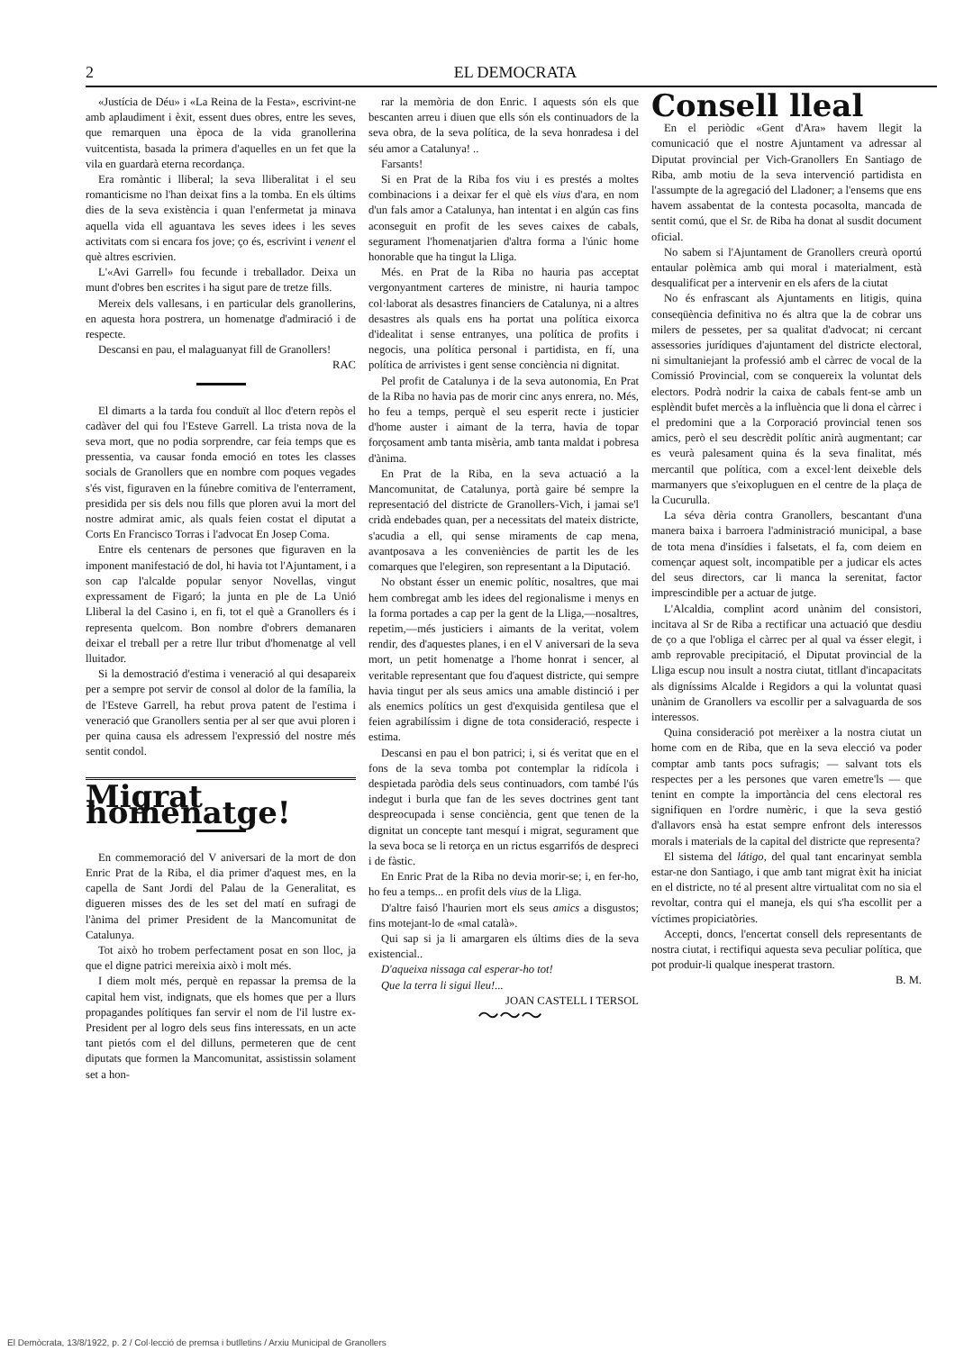2 EL DEMOCRATA
«Justícia de Déu» i «La Reina de la Festa», escrivint-ne amb aplaudiment i èxit, essent dues obres, entre les seves, que remarquen una època de la vida granollerina vuitcentista, basada la primera d'aquelles en un fet que la vila en guardarà eterna recordança.
Era romàntic i lliberal; la seva lliberalitat i el seu romanticisme no l'han deixat fins a la tomba. En els últims dies de la seva existència i quan l'enfermetat ja minava aquella vida ell aguantava les seves idees i les seves activitats com si encara fos jove; ço és, escrivint i venent el què altres escrivien.
L'«Avi Garrell» fou fecunde i treballador. Deixa un munt d'obres ben escrites i ha sigut pare de tretze fills.
Mereix dels vallesans, i en particular dels granollerins, en aquesta hora postrera, un homenatge d'admiració i de respecte.
Descansi en pau, el malaguanyat fill de Granollers!
RAC
El dimarts a la tarda fou conduït al lloc d'etern repòs el cadàver del qui fou l'Esteve Garrell. La trista nova de la seva mort, que no podia sorprendre, car feia temps que es pressentia, va causar fonda emoció en totes les classes socials de Granollers que en nombre com poques vegades s'és vist, figuraven en la fúnebre comitiva de l'enterrament, presidida per sis dels nou fills que ploren avui la mort del nostre admirat amic, als quals feien costat el diputat a Corts En Francisco Torras i l'advocat En Josep Coma.
Entre els centenars de persones que figuraven en la imponent manifestació de dol, hi havia tot l'Ajuntament, i a son cap l'alcalde popular senyor Novellas, vingut expressament de Figaró; la junta en ple de La Unió Lliberal la del Casino i, en fi, tot el què a Granollers és i representa quelcom. Bon nombre d'obrers demanaren deixar el treball per a retre llur tribut d'homenatge al vell lluitador.
Si la demostració d'estima i veneració al qui desapareix per a sempre pot servir de consol al dolor de la família, la de l'Esteve Garrell, ha rebut prova patent de l'estima i veneració que Granollers sentia per al ser que avui ploren i per quina causa els adressem l'expressió del nostre més sentit condol.
Migrat homenatge!
En commemoració del V aniversari de la mort de don Enric Prat de la Riba, el dia primer d'aquest mes, en la capella de Sant Jordi del Palau de la Generalitat, es digueren misses des de les set del matí en sufragi de l'ànima del primer President de la Mancomunitat de Catalunya.
Tot això ho trobem perfectament posat en son lloc, ja que el digne patrici mereixia això i molt més.
I diem molt més, perquè en repassar la premsa de la capital hem vist, indignats, que els homes que per a llurs propagandes polítiques fan servir el nom de l'il lustre ex-President per al logro dels seus fins interessats, en un acte tant pietós com el del dilluns, permeteren que de cent diputats que formen la Mancomunitat, assistissin solament set a hon-
rar la memòria de don Enric. I aquests són els que bescanten arreu i diuen que ells són els continuadors de la seva obra, de la seva política, de la seva honradesa i del séu amor a Catalunya! ..
Farsants!
Si en Prat de la Riba fos viu i es prestés a moltes combinacions i a deixar fer el què els vius d'ara, en nom d'un fals amor a Catalunya, han intentat i en algún cas fins aconseguit en profit de les seves caixes de cabals, segurament l'homenatjarien d'altra forma a l'únic home honorable que ha tingut la Lliga.
Més. en Prat de la Riba no hauria pas acceptat vergonyantment carteres de ministre, ni hauria tampoc col·laborat als desastres financiers de Catalunya, ni a altres desastres als quals ens ha portat una política eixorca d'idealitat i sense entranyes, una política de profits i negocis, una política personal i partidista, en fí, una política de arrivistes i gent sense conciència ni dignitat.
Pel profit de Catalunya i de la seva autonomia, En Prat de la Riba no havia pas de morir cinc anys enrera, no. Més, ho feu a temps, perquè el seu esperit recte i justicier d'home auster i aimant de la terra, havia de topar forçosament amb tanta misèria, amb tanta maldat i pobresa d'ànima.
En Prat de la Riba, en la seva actuació a la Mancomunitat, de Catalunya, portà gaire bé sempre la representació del districte de Granollers-Vich, i jamai se'l cridà endebades quan, per a necessitats del mateix districte, s'acudia a ell, qui sense miraments de cap mena, avantposava a les conveniències de partit les de les comarques que l'elegiren, son representant a la Diputació.
No obstant ésser un enemic polític, nosaltres, que mai hem combregat amb les idees del regionalisme i menys en la forma portades a cap per la gent de la Lliga,—nosaltres, repetim,—més justiciers i aimants de la veritat, volem rendir, des d'aquestes planes, i en el V aniversari de la seva mort, un petit homenatge a l'home honrat i sencer, al veritable representant que fou d'aquest districte, qui sempre havia tingut per als seus amics una amable distinció i per als enemics polítics un gest d'exquisida gentilesa que el feien agrabilíssim i digne de tota consideració, respecte i estima.
Descansi en pau el bon patrici; i, si és veritat que en el fons de la seva tomba pot contemplar la ridícola i despietada paròdia dels seus continuadors, com també l'ús indegut i burla que fan de les seves doctrines gent tant despreocupada i sense conciència, gent que tenen de la dignitat un concepte tant mesquí i migrat, segurament que la seva boca se li retorça en un rictus esgarrifós de despreci i de fàstic.
En Enric Prat de la Riba no devia morir-se; i, en fer-ho, ho feu a temps... en profit dels vius de la Lliga.
D'altre faisó l'haurien mort els seus amics a disgustos; fins motejant-lo de «mal català».
Qui sap si ja li amargaren els últims dies de la seva existencial..
D'aqueixa nissaga cal esperar-ho tot!
Que la terra li sigui lleu!...
JOAN CASTELL I TERSOL
～～～
Consell lleal
En el periòdic «Gent d'Ara» havem llegit la comunicació que el nostre Ajuntament va adressar al Diputat provincial per Vich-Granollers En Santiago de Riba, amb motiu de la seva intervenció partidista en l'assumpte de la agregació del Lladoner; a l'ensems que ens havem assabentat de la contesta pocasolta, mancada de sentit comú, que el Sr. de Riba ha donat al susdit document oficial.
No sabem si l'Ajuntament de Granollers creurà oportú entaular polèmica amb qui moral i materialment, està desqualificat per a intervenir en els afers de la ciutat
No és enfrascant als Ajuntaments en litigis, quina conseqüència definitiva no és altra que la de cobrar uns milers de pessetes, per sa qualitat d'advocat; ni cercant assessories jurídiques d'ajuntament del districte electoral, ni simultaniejant la professió amb el càrrec de vocal de la Comissió Provincial, com se conquereix la voluntat dels electors. Podrà nodrir la caixa de cabals fent-se amb un esplèndit bufet mercès a la influència que li dona el càrrec i el predomini que a la Corporació provincial tenen sos amics, però el seu descrèdit polític anirà augmentant; car es veurà palesament quina és la seva finalitat, més mercantil que política, com a excel·lent deixeble dels marmanyers que s'eixopluguen en el centre de la plaça de la Cucurulla.
La séva dèria contra Granollers, bescantant d'una manera baixa i barroera l'administració municipal, a base de tota mena d'insídies i falsetats, el fa, com deiem en començar aquest solt, incompatible per a judicar els actes del seus directors, car li manca la serenitat, factor imprescindible per a actuar de jutge.
L'Alcaldia, complint acord unànim del consistori, incitava al Sr de Riba a rectificar una actuació que desdiu de ço a que l'obliga el càrrec per al qual va ésser elegit, i amb reprovable precipitació, el Diputat provincial de la Lliga escup nou insult a nostra ciutat, titllant d'incapacitats als digníssims Alcalde i Regidors a qui la voluntat quasi unànim de Granollers va escollir per a salvaguarda de sos interessos.
Quina consideració pot merèixer a la nostra ciutat un home com en de Riba, que en la seva elecció va poder comptar amb tants pocs sufragis; — salvant tots els respectes per a les persones que varen emetre'ls — que tenint en compte la importància del cens electoral res signifiquen en l'ordre numèric, i que la seva gestió d'allavors ensà ha estat sempre enfront dels interessos morals i materials de la capital del districte que representa?
El sistema del látigo, del qual tant encarinyat sembla estar-ne don Santiago, i que amb tant migrat èxit ha iniciat en el districte, no té al present altre virtualitat com no sia el revoltar, contra qui el maneja, els qui s'ha escollit per a víctimes propiciatòries.
Accepti, doncs, l'encertat consell dels representants de nostra ciutat, i rectifiqui aquesta seva peculiar política, que pot produir-li qualque inesperat trastorn.
B. M.
El Demòcrata, 13/8/1922, p. 2 / Col·lecció de premsa i butlletins / Arxiu Municipal de Granollers